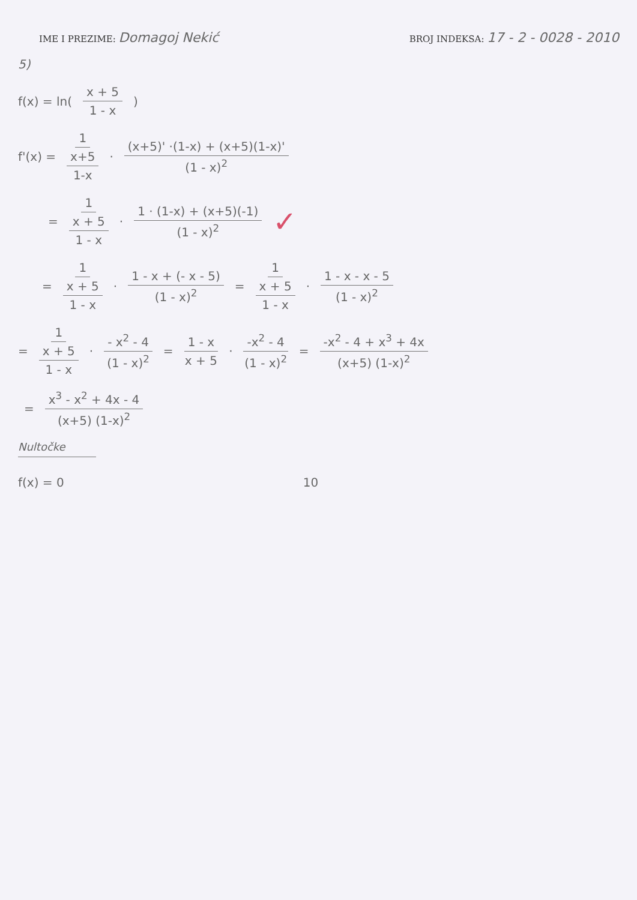IME I PREZIME: Domagoj Nekić
BROJ INDEKSA: 17 - 2 - 0028 - 2010
5)
f(x) = ln( x + 5 1 - x )
f'(x) = 1 x+5 1-x · (x+5)' ·(1-x) + (x+5)(1-x)' (1 - x)<sup>2</sup>
= 1 x + 5 1 - x · 1 · (1-x) + (x+5)(-1) (1 - x)<sup>2</sup> ✓
= 1 x + 5 1 - x · 1 - x + (- x - 5) (1 - x)<sup>2</sup> = 1 x + 5 1 - x · 1 - x - x - 5 (1 - x)<sup>2</sup>
= 1 x + 5 1 - x · - x<sup>2</sup> - 4 (1 - x)<sup>2</sup> = 1 - x x + 5 · -x<sup>2</sup> - 4 (1 - x)<sup>2</sup> = -x<sup>2</sup> - 4 + x<sup>3</sup> + 4x (x+5) (1-x)<sup>2</sup>
= x<sup>3</sup> - x<sup>2</sup> + 4x - 4 (x+5) (1-x)<sup>2</sup>
Nultočke
f(x) = 0 10